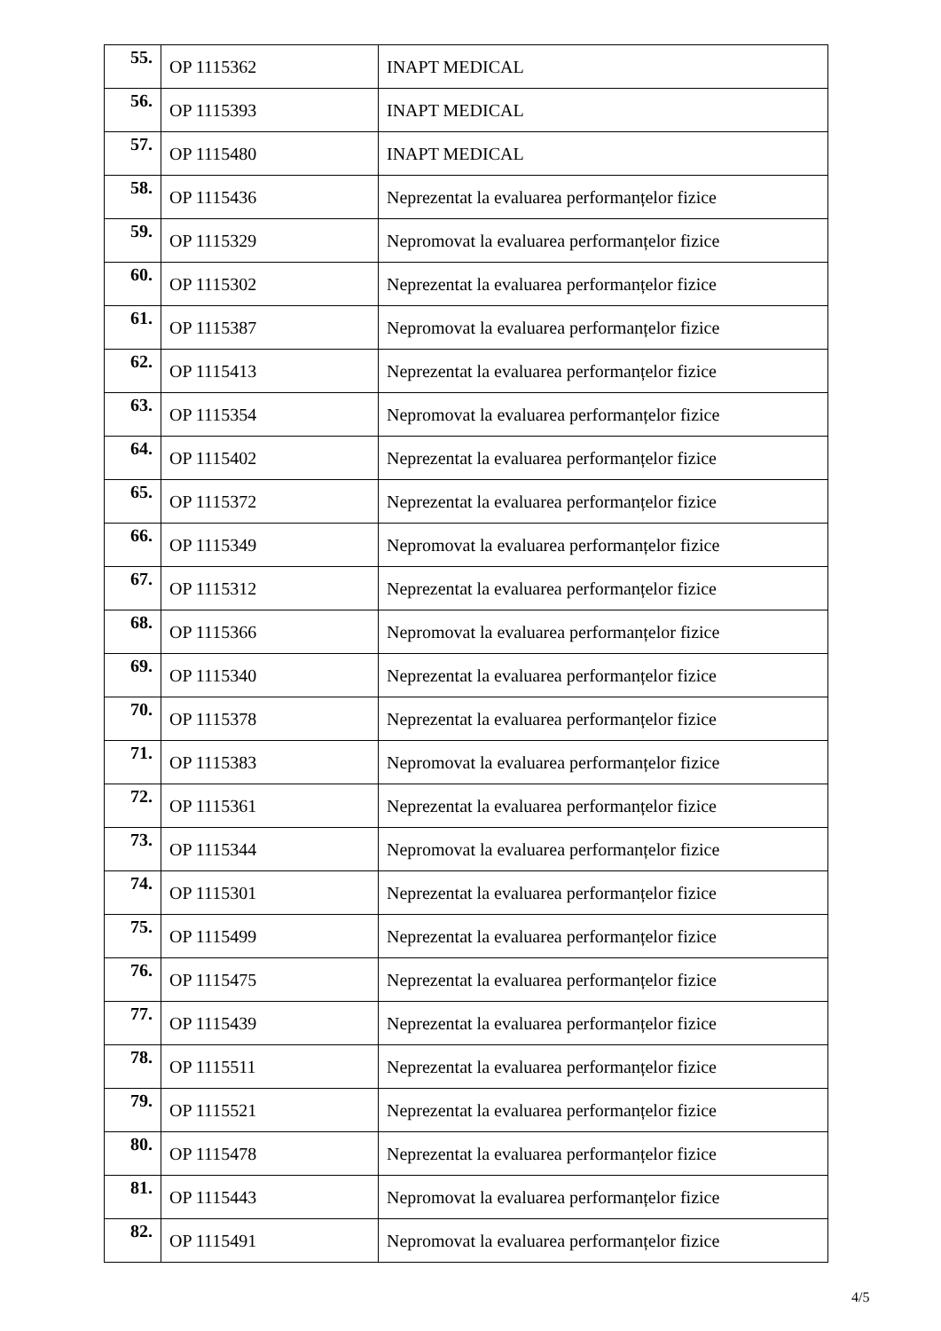| 55. | OP 1115362 | INAPT MEDICAL |
| 56. | OP 1115393 | INAPT MEDICAL |
| 57. | OP 1115480 | INAPT MEDICAL |
| 58. | OP 1115436 | Neprezentat la evaluarea performanțelor fizice |
| 59. | OP 1115329 | Nepromovat la evaluarea performanțelor fizice |
| 60. | OP 1115302 | Neprezentat la evaluarea performanțelor fizice |
| 61. | OP 1115387 | Nepromovat la evaluarea performanțelor fizice |
| 62. | OP 1115413 | Neprezentat la evaluarea performanțelor fizice |
| 63. | OP 1115354 | Nepromovat la evaluarea performanțelor fizice |
| 64. | OP 1115402 | Neprezentat la evaluarea performanțelor fizice |
| 65. | OP 1115372 | Neprezentat la evaluarea performanțelor fizice |
| 66. | OP 1115349 | Nepromovat la evaluarea performanțelor fizice |
| 67. | OP 1115312 | Neprezentat la evaluarea performanțelor fizice |
| 68. | OP 1115366 | Nepromovat la evaluarea performanțelor fizice |
| 69. | OP 1115340 | Neprezentat la evaluarea performanțelor fizice |
| 70. | OP 1115378 | Neprezentat la evaluarea performanțelor fizice |
| 71. | OP 1115383 | Nepromovat la evaluarea performanțelor fizice |
| 72. | OP 1115361 | Neprezentat la evaluarea performanțelor fizice |
| 73. | OP 1115344 | Nepromovat la evaluarea performanțelor fizice |
| 74. | OP 1115301 | Neprezentat la evaluarea performanțelor fizice |
| 75. | OP 1115499 | Neprezentat la evaluarea performanțelor fizice |
| 76. | OP 1115475 | Neprezentat la evaluarea performanțelor fizice |
| 77. | OP 1115439 | Neprezentat la evaluarea performanțelor fizice |
| 78. | OP 1115511 | Neprezentat la evaluarea performanțelor fizice |
| 79. | OP 1115521 | Neprezentat la evaluarea performanțelor fizice |
| 80. | OP 1115478 | Neprezentat la evaluarea performanțelor fizice |
| 81. | OP 1115443 | Nepromovat la evaluarea performanțelor fizice |
| 82. | OP 1115491 | Nepromovat la evaluarea performanțelor fizice |
4/5